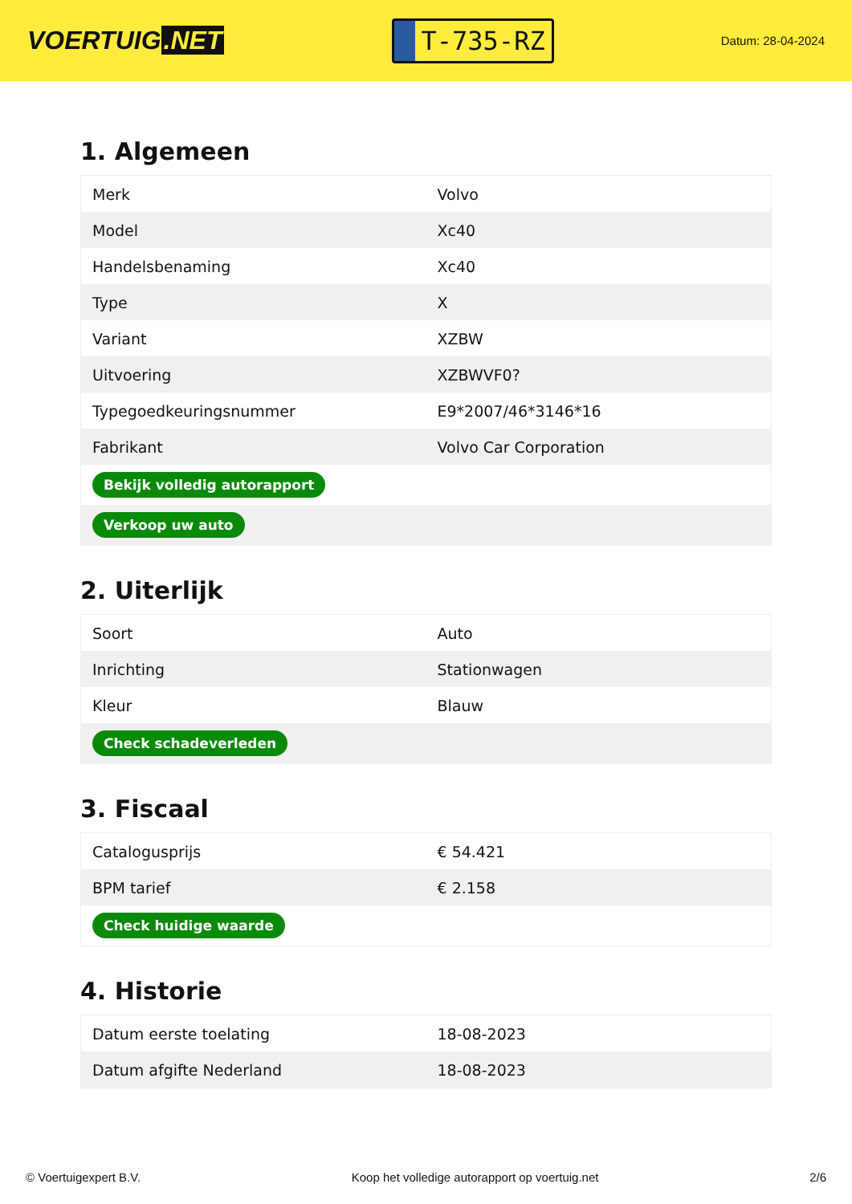VOERTUIG.NET
T-735-RZ
Datum: 28-04-2024
1. Algemeen
| Merk | Volvo |
| Model | Xc40 |
| Handelsbenaming | Xc40 |
| Type | X |
| Variant | XZBW |
| Uitvoering | XZBWVF0? |
| Typegoedkeuringsnummer | E9*2007/46*3146*16 |
| Fabrikant | Volvo Car Corporation |
| Bekijk volledig autorapport | |
| Verkoop uw auto | |
2. Uiterlijk
| Soort | Auto |
| Inrichting | Stationwagen |
| Kleur | Blauw |
| Check schadeverleden | |
3. Fiscaal
| Catalogusprijs | € 54.421 |
| BPM tarief | € 2.158 |
| Check huidige waarde | |
4. Historie
| Datum eerste toelating | 18-08-2023 |
| Datum afgifte Nederland | 18-08-2023 |
© Voertuigexpert B.V. Koop het volledige autorapport op voertuig.net 2/6